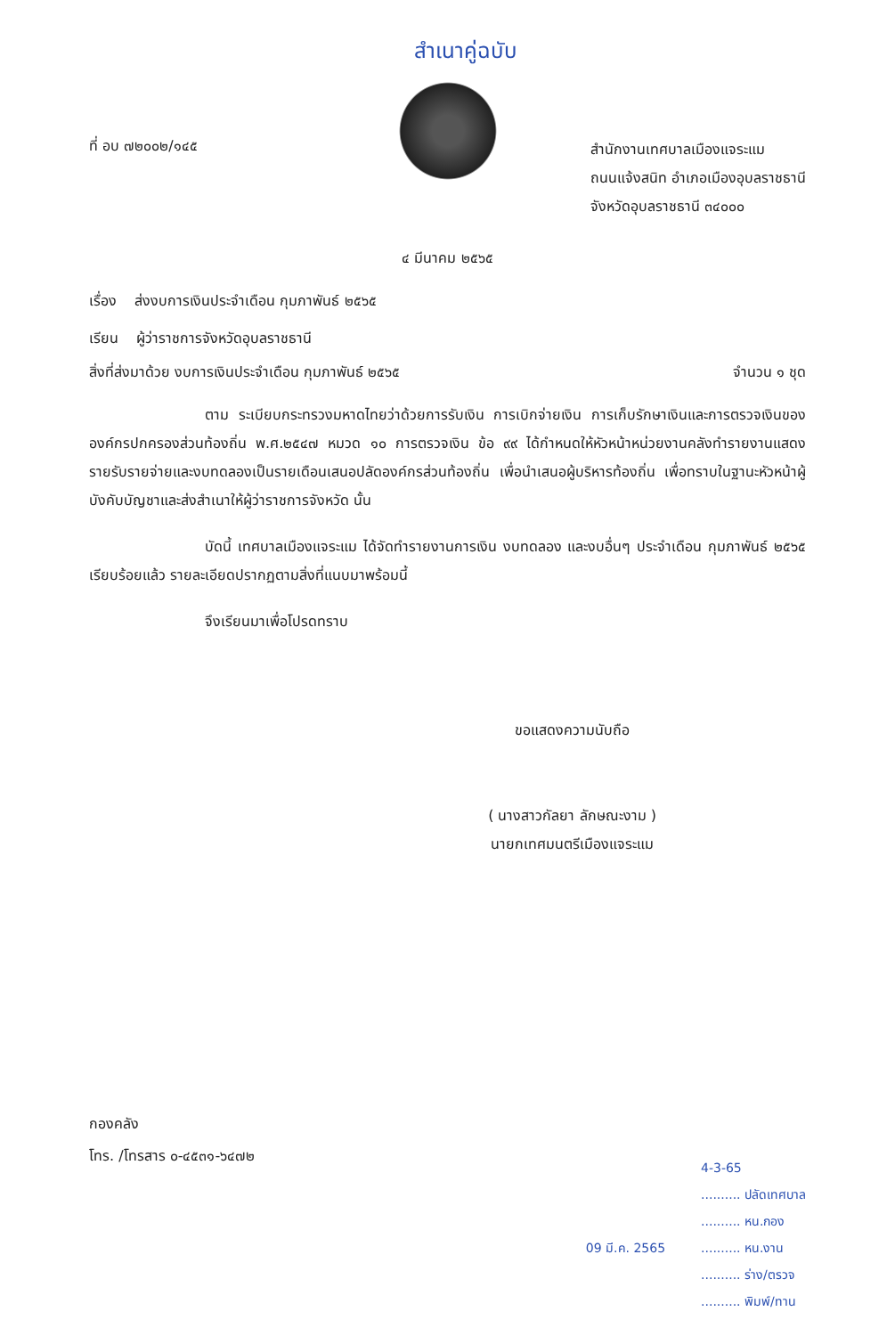สำเนาคู่ฉบับ
ที่ อบ ๗๒๐๐๒/๑๔๕
สำนักงานเทศบาลเมืองแจระแม
ถนนแจ้งสนิท อำเภอเมืองอุบลราชธานี
จังหวัดอุบลราชธานี ๓๔๐๐๐
๔ มีนาคม ๒๕๖๕
เรื่อง ส่งงบการเงินประจำเดือน กุมภาพันธ์ ๒๕๖๕
เรียน ผู้ว่าราชการจังหวัดอุบลราชธานี
สิ่งที่ส่งมาด้วย งบการเงินประจำเดือน กุมภาพันธ์ ๒๕๖๕ จำนวน ๑ ชุด
ตาม ระเบียบกระทรวงมหาดไทยว่าด้วยการรับเงิน การเบิกจ่ายเงิน การเก็บรักษาเงินและการตรวจเงินขององค์กรปกครองส่วนท้องถิ่น พ.ศ.๒๕๔๗ หมวด ๑๐ การตรวจเงิน ข้อ ๙๙ ได้กำหนดให้หัวหน้าหน่วยงานคลังทำรายงานแสดงรายรับรายจ่ายและงบทดลองเป็นรายเดือนเสนอปลัดองค์กรส่วนท้องถิ่น เพื่อนำเสนอผู้บริหารท้องถิ่น เพื่อทราบในฐานะหัวหน้าผู้บังคับบัญชาและส่งสำเนาให้ผู้ว่าราชการจังหวัด นั้น
บัดนี้ เทศบาลเมืองแจระแม ได้จัดทำรายงานการเงิน งบทดลอง และงบอื่นๆ ประจำเดือน กุมภาพันธ์ ๒๕๖๕ เรียบร้อยแล้ว รายละเอียดปรากฏตามสิ่งที่แนบมาพร้อมนี้
จึงเรียนมาเพื่อโปรดทราบ
ขอแสดงความนับถือ
( นางสาวกัลยา ลักษณะงาม )
นายกเทศมนตรีเมืองแจระแม
กองคลัง
โทร. /โทรสาร ๐-๔๕๓๑-๖๔๗๒
09 มี.ค. 2565
4-3-65
.......... ปลัดเทศบาล
.......... หน.กอง
.......... หน.งาน
.......... ร่าง/ตรวจ
.......... พิมพ์/ทาน